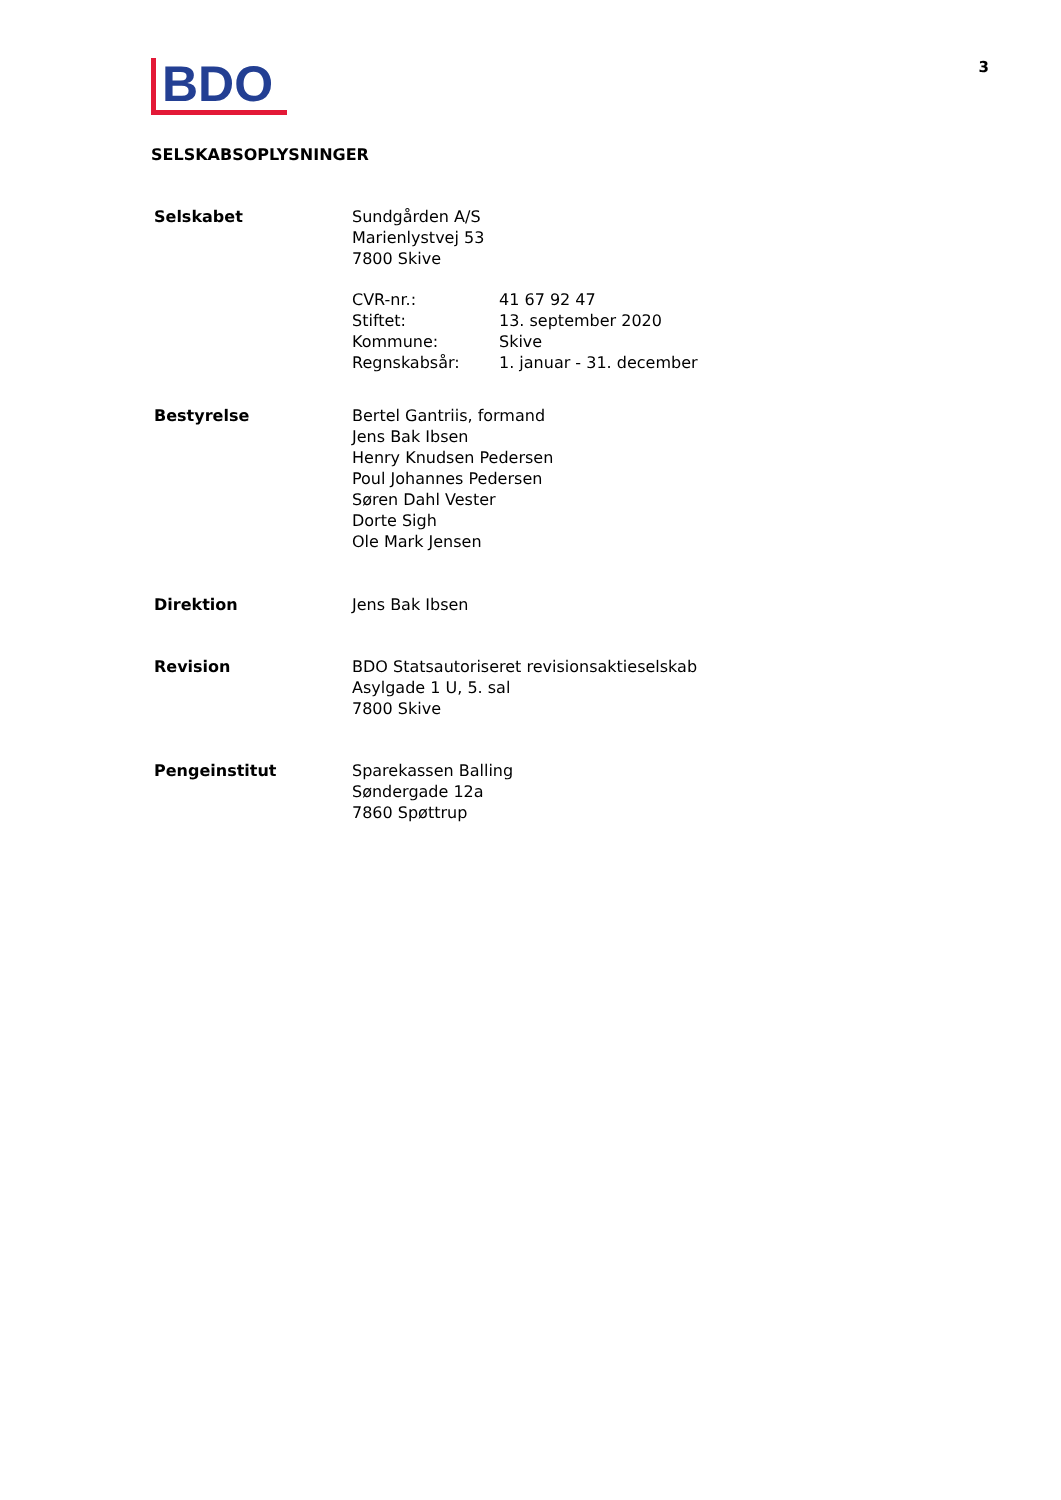BDO
3
SELSKABSOPLYSNINGER
Selskabet Sundgården A/S
Marienlystvej 53
7800 Skive
CVR-nr.:
Stiftet:
Kommune:
Regnskabsår:
41 67 92 47
13. september 2020
Skive
1. januar - 31. december
Bestyrelse Bertel Gantriis, formand
Jens Bak Ibsen
Henry Knudsen Pedersen
Poul Johannes Pedersen
Søren Dahl Vester
Dorte Sigh
Ole Mark Jensen
Direktion Jens Bak Ibsen
Revision BDO Statsautoriseret revisionsaktieselskab
Asylgade 1 U, 5. sal
7800 Skive
Pengeinstitut Sparekassen Balling
Søndergade 12a
7860 Spøttrup